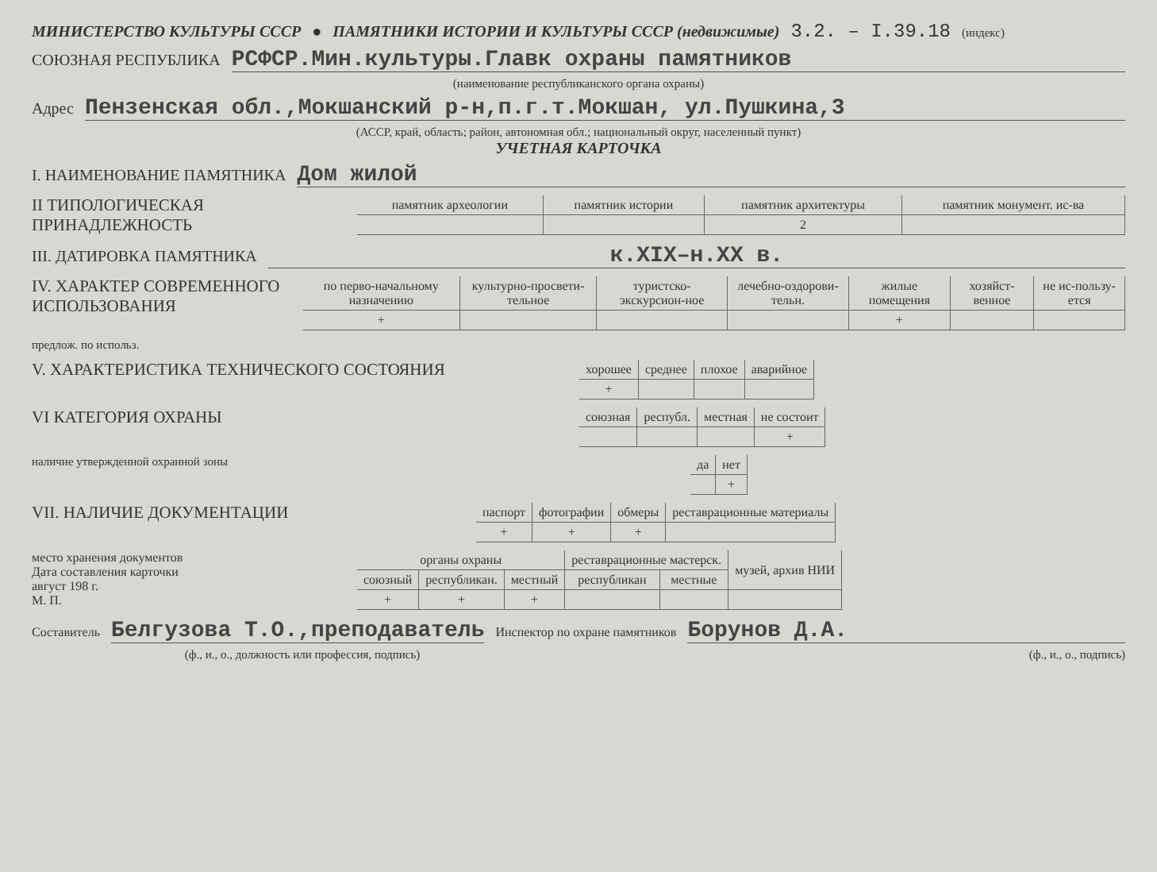МИНИСТЕРСТВО КУЛЬТУРЫ СССР ● ПАМЯТНИКИ ИСТОРИИ И КУЛЬТУРЫ СССР (недвижимые) 3.2. – I.39.18 (индекс)
СОЮЗНАЯ РЕСПУБЛИКА РСФСР.Мин.культуры.Главк охраны памятников
(наименование республиканского органа охраны)
Адрес Пензенская обл.,Мокшанский р-н,п.г.т.Мокшан, ул.Пушкина,3
(АССР, край, область; район, автономная обл.; национальный округ, населенный пункт)
УЧЕТНАЯ КАРТОЧКА
I. НАИМЕНОВАНИЕ ПАМЯТНИКА Дом жилой
II ТИПОЛОГИЧЕСКАЯ ПРИНАДЛЕЖНОСТЬ
| памятник археологии | памятник истории | памятник архитектуры | памятник монумент. ис-ва |
| --- | --- | --- | --- |
| | | 2 | |
III. ДАТИРОВКА ПАМЯТНИКА к.XIX–н.XX в.
IV. ХАРАКТЕР СОВРЕМЕННОГО ИСПОЛЬЗОВАНИЯ
| по перво-начальному назначению | культурно-просвети-тельное | туристско-экскурсион-ное | лечебно-оздорови-тельн. | жилые помещения | хозяйст-венное | не ис-пользу-ется |
| --- | --- | --- | --- | --- | --- | --- |
| + | | | | + | | |
предлож. по использ.
V. ХАРАКТЕРИСТИКА ТЕХНИЧЕСКОГО СОСТОЯНИЯ
| хорошее | среднее | плохое | аварийное |
| --- | --- | --- | --- |
| + | | | |
VI КАТЕГОРИЯ ОХРАНЫ
| союзная | республ. | местная | не состоит |
| --- | --- | --- | --- |
| | | | + |
наличие утвержденной охранной зоны
| да | нет |
| --- | --- |
| | + |
VII. НАЛИЧИЕ ДОКУМЕНТАЦИИ
| паспорт | фотографии | обмеры | реставрационные материалы |
| --- | --- | --- | --- |
| + | + | + | |
место хранения документов
Дата составления карточки
август 198 г.
М. П.
| органы охраны | | | реставрационные мастерск. | | музей, архив НИИ |
| --- | --- | --- | --- | --- | --- |
| союзный | республикан. | местный | республикан | местные | |
| + | + | + | | | |
Составитель Белгузова Т.О.,преподаватель Инспектор по охране памятников Борунов Д.А.
(ф., и., о., должность или профессия, подпись) (ф., и., о., подпись)